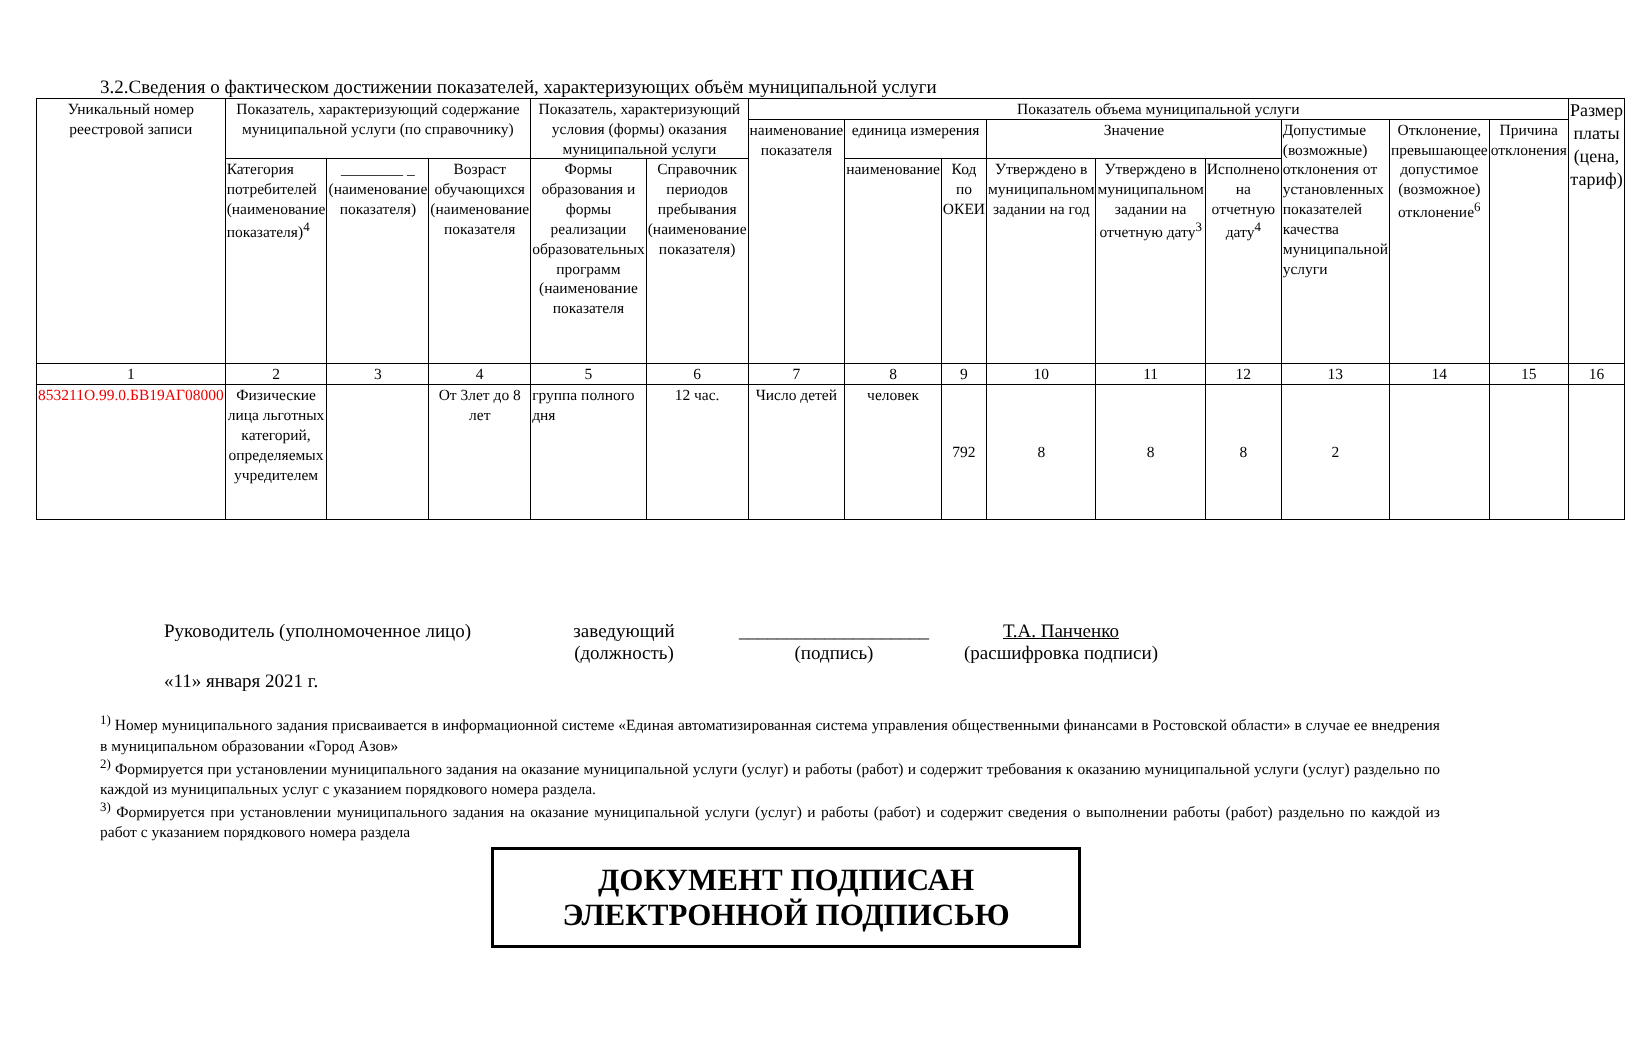3.2.Сведения о фактическом достижении показателей, характеризующих объём муниципальной услуги
| Уникальный номер реестровой записи | Показатель, характеризующий содержание муниципальной услуги (по справочнику) | | | Показатель, характеризующий условия (формы) оказания муниципальной услуги | | Показатель объема муниципальной услуги | | | | | | | | | Размер платы (цена, тариф) |
| --- | --- | --- | --- | --- | --- | --- | --- | --- | --- | --- | --- | --- | --- | --- | --- |
| | | | | | | наименование показателя | единица измерения | | Значение | | | Допустимые (возможные) отклонения от установленных показателей качества муниципальной услуги | Отклонение, превышающее допустимое (возможное) отклонение<sup>6</sup> | Причина отклонения | |
| | Категория потребителей (наименование показателя)<sup>4</sup> | ________ _ (наименование показателя) | Возраст обучающихся (наименование показателя | Формы образования и формы реализации образовательных программ (наименование показателя | Справочник периодов пребывания (наименование показателя) | | наименование | Код по ОКЕИ | Утверждено в муниципальном задании на год | Утверждено в муниципальном задании на отчетную дату<sup>3</sup> | Исполнено на отчетную дату<sup>4</sup> | | | | |
| 1 | 2 | 3 | 4 | 5 | 6 | 7 | 8 | 9 | 10 | 11 | 12 | 13 | 14 | 15 | 16 |
| 853211О.99.0.БВ19АГ08000 | Физические лица льготных категорий, определяемых учредителем | | От 3лет до 8 лет | группа полного дня | 12 час. | Число детей | человек | 792 | 8 | 8 | 8 | 2 | | | |
Руководитель (уполномоченное лицо) заведующий
(должность) ____________________
(подпись) Т.А. Панченко
(расшифровка подписи)
«11» января 2021 г.
<sup>1)</sup> Номер муниципального задания присваивается в информационной системе «Единая автоматизированная система управления общественными финансами в Ростовской области» в случае ее внедрения в муниципальном образовании «Город Азов»
<sup>2)</sup> Формируется при установлении муниципального задания на оказание муниципальной услуги (услуг) и работы (работ) и содержит требования к оказанию муниципальной услуги (услуг) раздельно по каждой из муниципальных услуг с указанием порядкового номера раздела.
<sup>3)</sup> Формируется при установлении муниципального задания на оказание муниципальной услуги (услуг) и работы (работ) и содержит сведения о выполнении работы (работ) раздельно по каждой из работ с указанием порядкового номера раздела
ДОКУМЕНТ ПОДПИСАН
ЭЛЕКТРОННОЙ ПОДПИСЬЮ